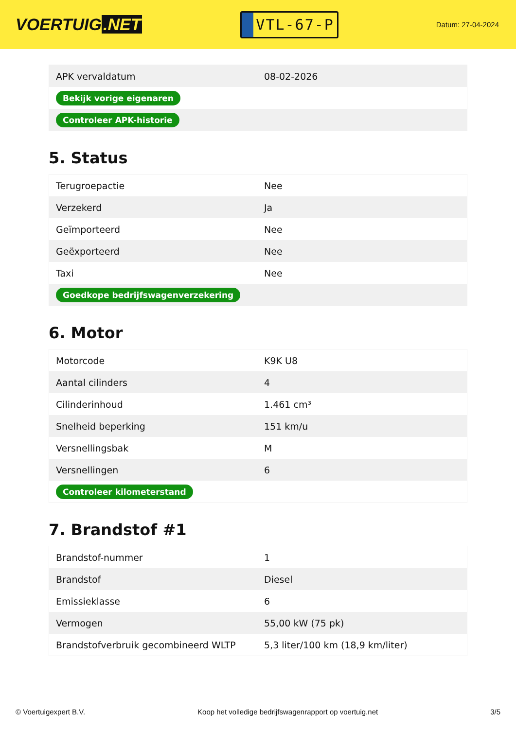VOERTUIG.NET
VTL-67-P
Datum: 27-04-2024
| APK vervaldatum | 08-02-2026 |
| Bekijk vorige eigenaren | |
| Controleer APK-historie | |
5. Status
| Terugroepactie | Nee |
| Verzekerd | Ja |
| Geïmporteerd | Nee |
| Geëxporteerd | Nee |
| Taxi | Nee |
| Goedkope bedrijfswagenverzekering | |
6. Motor
| Motorcode | K9K U8 |
| Aantal cilinders | 4 |
| Cilinderinhoud | 1.461 cm³ |
| Snelheid beperking | 151 km/u |
| Versnellingsbak | M |
| Versnellingen | 6 |
| Controleer kilometerstand | |
7. Brandstof #1
| Brandstof-nummer | 1 |
| Brandstof | Diesel |
| Emissieklasse | 6 |
| Vermogen | 55,00 kW (75 pk) |
| Brandstofverbruik gecombineerd WLTP | 5,3 liter/100 km (18,9 km/liter) |
© Voertuigexpert B.V. Koop het volledige bedrijfswagenrapport op voertuig.net 3/5